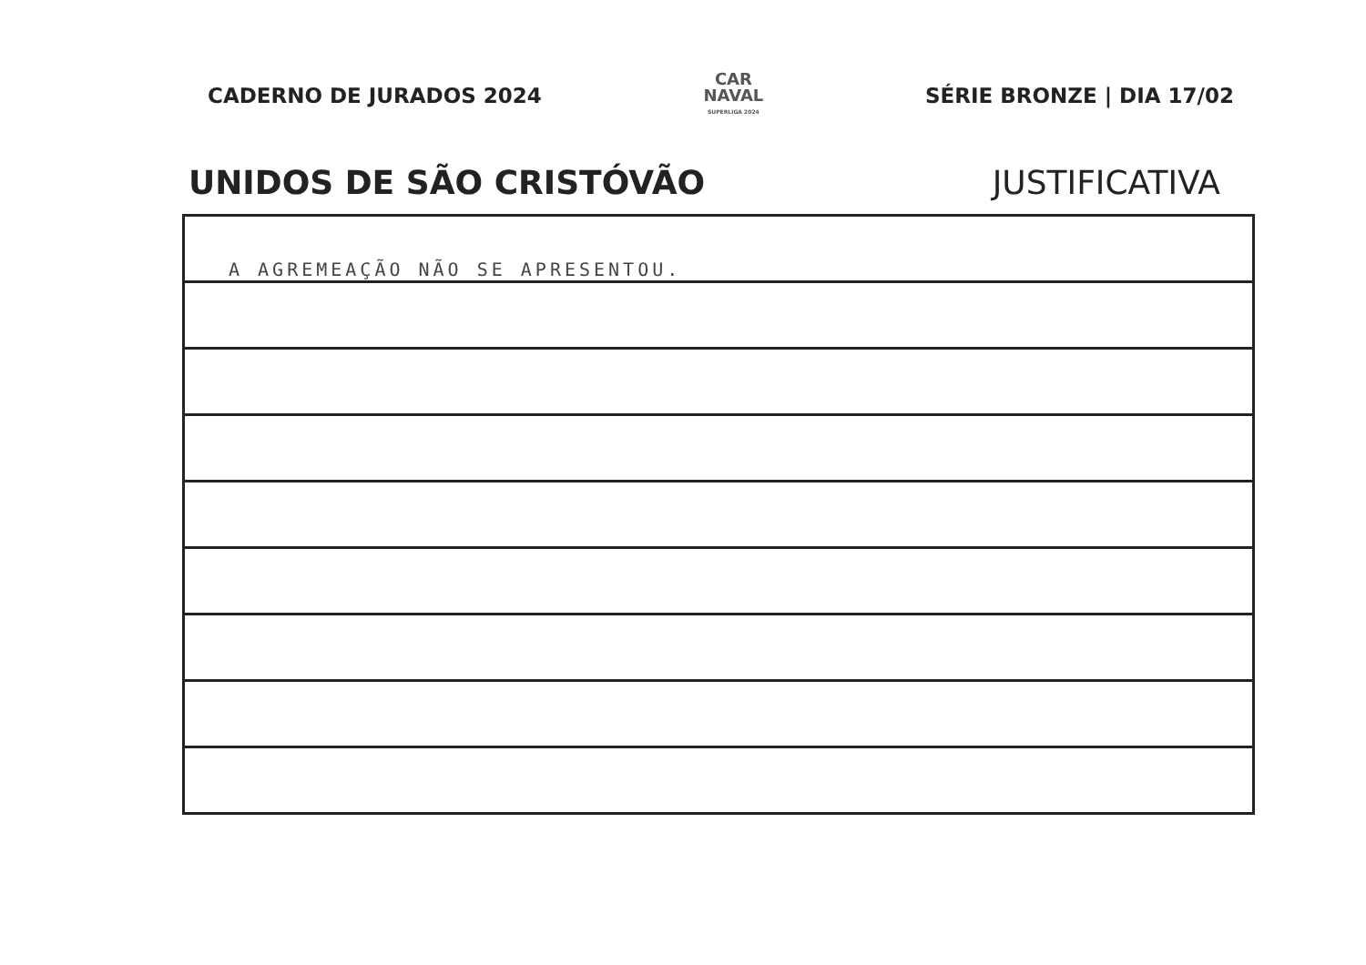CADERNO DE JURADOS 2024
CAR
NAVAL
SUPERLIGA 2024
SÉRIE BRONZE | DIA 17/02
UNIDOS DE SÃO CRISTÓVÃO JUSTIFICATIVA
A AGREMEAÇÃO NÃO SE APRESENTOU.